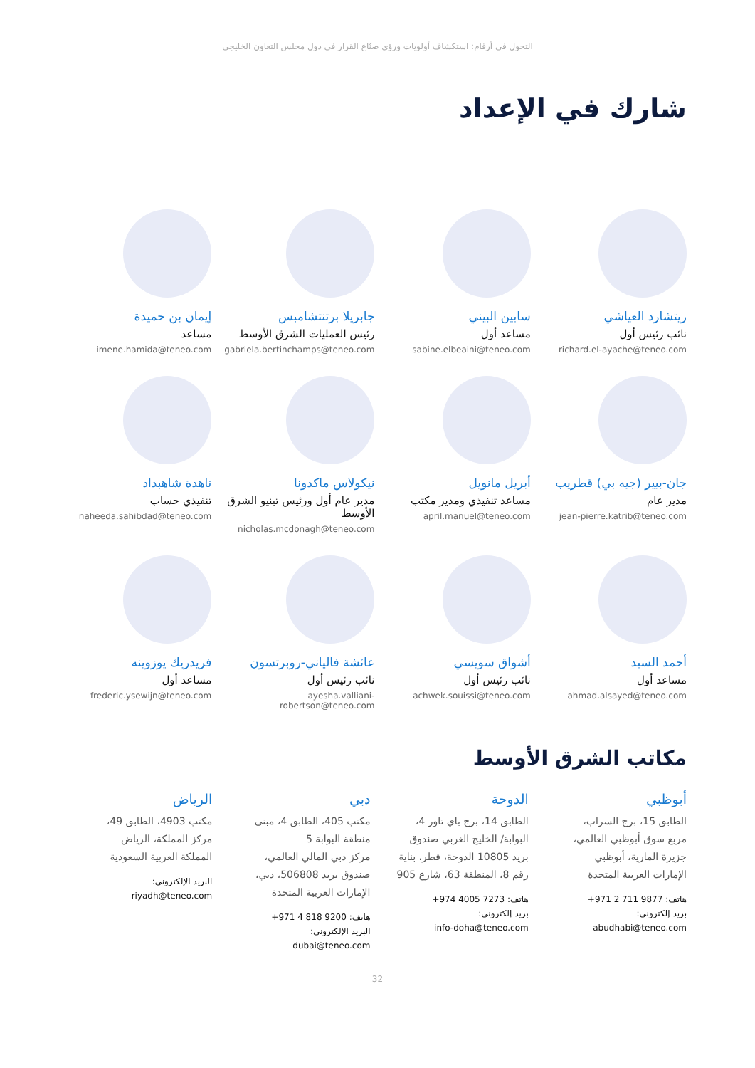التحول في أرقام: استكشاف أولويات ورؤى صنّاع القرار في دول مجلس التعاون الخليجي
شارك في الإعداد
ريتشارد العياشي
نائب رئيس أول
richard.el-ayache@teneo.com
سابين البيني
مساعد أول
sabine.elbeaini@teneo.com
جابريلا برتنتشامبس
رئيس العمليات الشرق الأوسط
gabriela.bertinchamps@teneo.com
إيمان بن حميدة
مساعد
imene.hamida@teneo.com
جان-بيير (جيه بي) قطريب
مدير عام
jean-pierre.katrib@teneo.com
أبريل مانويل
مساعد تنفيذي ومدير مكتب
april.manuel@teneo.com
نيكولاس ماكدونا
مدير عام أول ورئيس تينيو الشرق الأوسط
nicholas.mcdonagh@teneo.com
ناهدة شاهبداد
تنفيذي حساب
naheeda.sahibdad@teneo.com
أحمد السيد
مساعد أول
ahmad.alsayed@teneo.com
أشواق سويسي
نائب رئيس أول
achwek.souissi@teneo.com
عائشة فالياني-روبرتسون
نائب رئيس أول
ayesha.valliani-robertson@teneo.com
فريدريك يوزوينه
مساعد أول
frederic.ysewijn@teneo.com
مكاتب الشرق الأوسط
أبوظبي
الطابق 15، برج السراب،
مربع سوق أبوظبي العالمي،
جزيرة المارية، أبوظبي
الإمارات العربية المتحدة
هاتف: 9877 711 2 971+
بريد إلكتروني:
abudhabi@teneo.com
الدوحة
الطابق 14، برج باي تاور 4،
البوابة/ الخليج الغربي صندوق
بريد 10805 الدوحة، قطر، بناية
رقم 8، المنطقة 63، شارع 905
هاتف: 7273 4005 974+
بريد إلكتروني:
info-doha@teneo.com
دبي
مكتب 405، الطابق 4، مبنى
منطقة البوابة 5
مركز دبي المالي العالمي،
صندوق بريد 506808، دبي،
الإمارات العربية المتحدة
هاتف: 9200 818 4 971+
البريد الإلكتروني:
dubai@teneo.com
الرياض
مكتب 4903، الطابق 49،
مركز المملكة، الرياض
المملكة العربية السعودية
البريد الإلكتروني:
riyadh@teneo.com
32